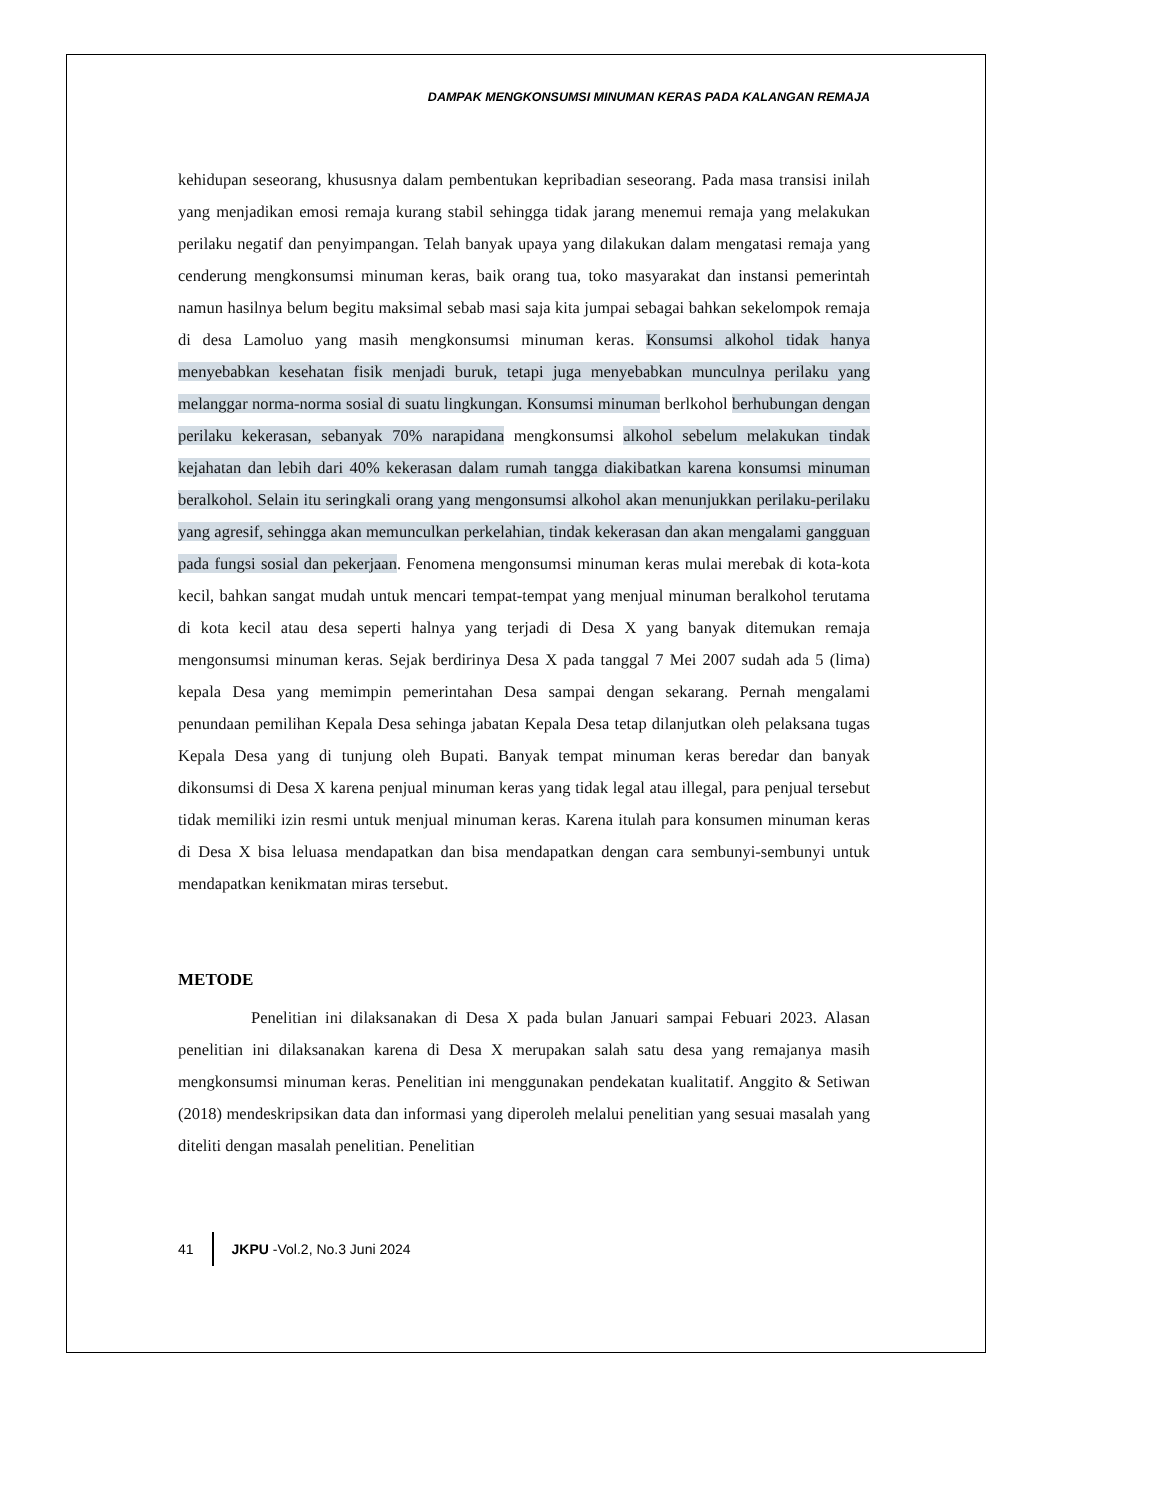DAMPAK MENGKONSUMSI MINUMAN KERAS PADA KALANGAN REMAJA
kehidupan seseorang, khususnya dalam pembentukan kepribadian seseorang. Pada masa transisi inilah yang menjadikan emosi remaja kurang stabil sehingga tidak jarang menemui remaja yang melakukan perilaku negatif dan penyimpangan. Telah banyak upaya yang dilakukan dalam mengatasi remaja yang cenderung mengkonsumsi minuman keras, baik orang tua, toko masyarakat dan instansi pemerintah namun hasilnya belum begitu maksimal sebab masi saja kita jumpai sebagai bahkan sekelompok remaja di desa Lamoluo yang masih mengkonsumsi minuman keras. Konsumsi alkohol tidak hanya menyebabkan kesehatan fisik menjadi buruk, tetapi juga menyebabkan munculnya perilaku yang melanggar norma-norma sosial di suatu lingkungan. Konsumsi minuman berlkohol berhubungan dengan perilaku kekerasan, sebanyak 70% narapidana mengkonsumsi alkohol sebelum melakukan tindak kejahatan dan lebih dari 40% kekerasan dalam rumah tangga diakibatkan karena konsumsi minuman beralkohol. Selain itu seringkali orang yang mengonsumsi alkohol akan menunjukkan perilaku-perilaku yang agresif, sehingga akan memunculkan perkelahian, tindak kekerasan dan akan mengalami gangguan pada fungsi sosial dan pekerjaan. Fenomena mengonsumsi minuman keras mulai merebak di kota-kota kecil, bahkan sangat mudah untuk mencari tempat-tempat yang menjual minuman beralkohol terutama di kota kecil atau desa seperti halnya yang terjadi di Desa X yang banyak ditemukan remaja mengonsumsi minuman keras. Sejak berdirinya Desa X pada tanggal 7 Mei 2007 sudah ada 5 (lima) kepala Desa yang memimpin pemerintahan Desa sampai dengan sekarang. Pernah mengalami penundaan pemilihan Kepala Desa sehinga jabatan Kepala Desa tetap dilanjutkan oleh pelaksana tugas Kepala Desa yang di tunjung oleh Bupati. Banyak tempat minuman keras beredar dan banyak dikonsumsi di Desa X karena penjual minuman keras yang tidak legal atau illegal, para penjual tersebut tidak memiliki izin resmi untuk menjual minuman keras. Karena itulah para konsumen minuman keras di Desa X bisa leluasa mendapatkan dan bisa mendapatkan dengan cara sembunyi-sembunyi untuk mendapatkan kenikmatan miras tersebut.
METODE
Penelitian ini dilaksanakan di Desa X pada bulan Januari sampai Febuari 2023. Alasan penelitian ini dilaksanakan karena di Desa X merupakan salah satu desa yang remajanya masih mengkonsumsi minuman keras. Penelitian ini menggunakan pendekatan kualitatif. Anggito & Setiwan (2018) mendeskripsikan data dan informasi yang diperoleh melalui penelitian yang sesuai masalah yang diteliti dengan masalah penelitian. Penelitian
41 JKPU -Vol.2, No.3 Juni 2024